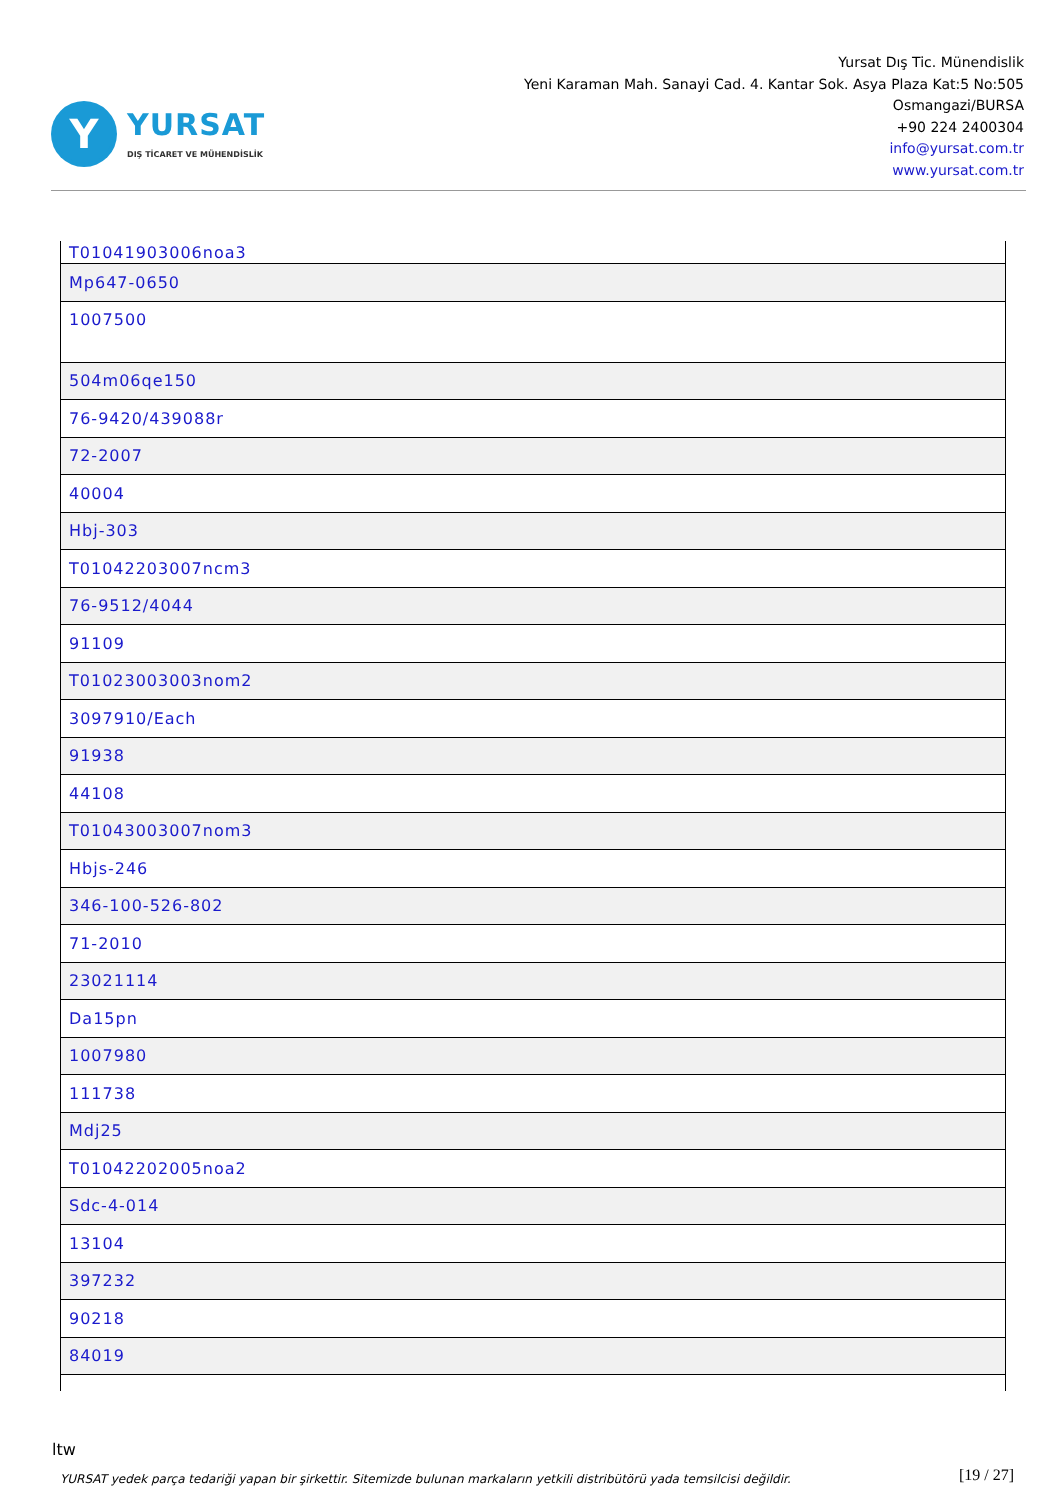Y
YURSAT
DIŞ TİCARET VE MÜHENDİSLİK
Yursat Dış Tic. Münendislik
Yeni Karaman Mah. Sanayi Cad. 4. Kantar Sok. Asya Plaza Kat:5 No:505
Osmangazi/BURSA
+90 224 2400304
info@yursat.com.tr
www.yursat.com.tr
| T01041903006noa3 |
| Mp647-0650 |
| 1007500 |
| 504m06qe150 |
| 76-9420/439088r |
| 72-2007 |
| 40004 |
| Hbj-303 |
| T01042203007ncm3 |
| 76-9512/4044 |
| 91109 |
| T01023003003nom2 |
| 3097910/Each |
| 91938 |
| 44108 |
| T01043003007nom3 |
| Hbjs-246 |
| 346-100-526-802 |
| 71-2010 |
| 23021114 |
| Da15pn |
| 1007980 |
| 111738 |
| Mdj25 |
| T01042202005noa2 |
| Sdc-4-014 |
| 13104 |
| 397232 |
| 90218 |
| 84019 |
ltw
YURSAT yedek parça tedariği yapan bir şirkettir. Sitemizde bulunan markaların yetkili distribütörü yada temsilcisi değildir.
[19 / 27]